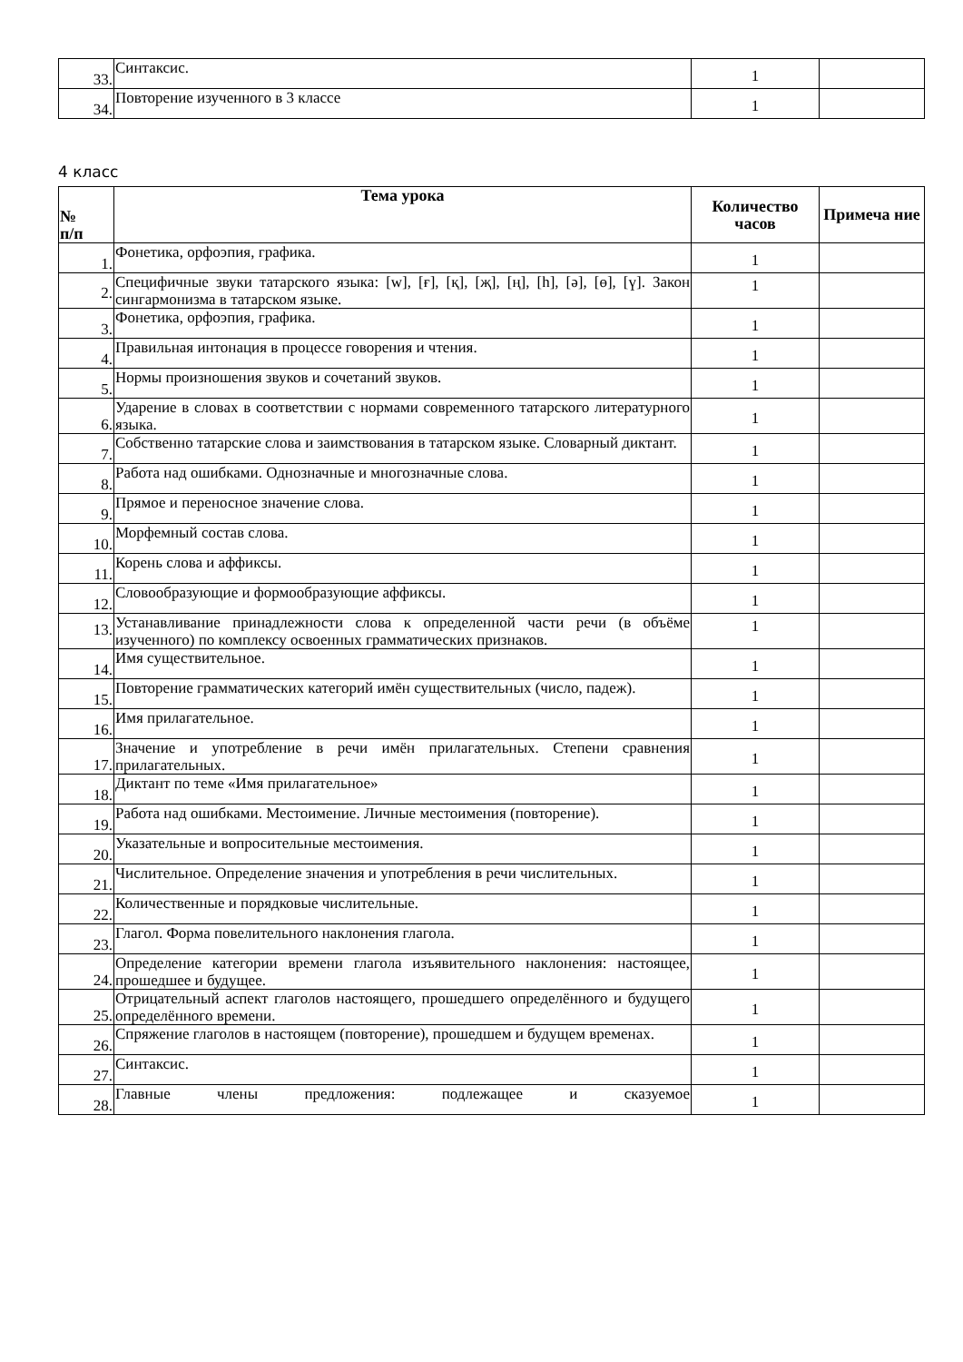| 33. | Синтаксис. | 1 | |
| 34. | Повторение изученного в 3 классе | 1 | |
4 класс
| № п/п | Тема урока | Количество часов | Примеча ние |
| --- | --- | --- | --- |
| 1. | Фонетика, орфоэпия, графика. | 1 | |
| 2. | Специфичные звуки татарского языка: [w], [ғ], [қ], [җ], [ң], [һ], [ә], [ө], [ү]. Закон сингармонизма в татарском языке. | 1 | |
| 3. | Фонетика, орфоэпия, графика. | 1 | |
| 4. | Правильная интонация в процессе говорения и чтения. | 1 | |
| 5. | Нормы произношения звуков и сочетаний звуков. | 1 | |
| 6. | Ударение в словах в соответствии с нормами современного татарского литературного языка. | 1 | |
| 7. | Собственно татарские слова и заимствования в татарском языке. Словарный диктант. | 1 | |
| 8. | Работа над ошибками. Однозначные и многозначные слова. | 1 | |
| 9. | Прямое и переносное значение слова. | 1 | |
| 10. | Морфемный состав слова. | 1 | |
| 11. | Корень слова и аффиксы. | 1 | |
| 12. | Словообразующие и формообразующие аффиксы. | 1 | |
| 13. | Устанавливание принадлежности слова к определенной части речи (в объёме изученного) по комплексу освоенных грамматических признаков. | 1 | |
| 14. | Имя существительное. | 1 | |
| 15. | Повторение грамматических категорий имён существительных (число, падеж). | 1 | |
| 16. | Имя прилагательное. | 1 | |
| 17. | Значение и употребление в речи имён прилагательных. Степени сравнения прилагательных. | 1 | |
| 18. | Диктант по теме «Имя прилагательное» | 1 | |
| 19. | Работа над ошибками. Местоимение. Личные местоимения (повторение). | 1 | |
| 20. | Указательные и вопросительные местоимения. | 1 | |
| 21. | Числительное. Определение значения и употребления в речи числительных. | 1 | |
| 22. | Количественные и порядковые числительные. | 1 | |
| 23. | Глагол. Форма повелительного наклонения глагола. | 1 | |
| 24. | Определение категории времени глагола изъявительного наклонения: настоящее, прошедшее и будущее. | 1 | |
| 25. | Отрицательный аспект глаголов настоящего, прошедшего определённого и будущего определённого времени. | 1 | |
| 26. | Спряжение глаголов в настоящем (повторение), прошедшем и будущем временах. | 1 | |
| 27. | Синтаксис. | 1 | |
| 28. | Главные члены предложения: подлежащее и сказуемое | 1 | |